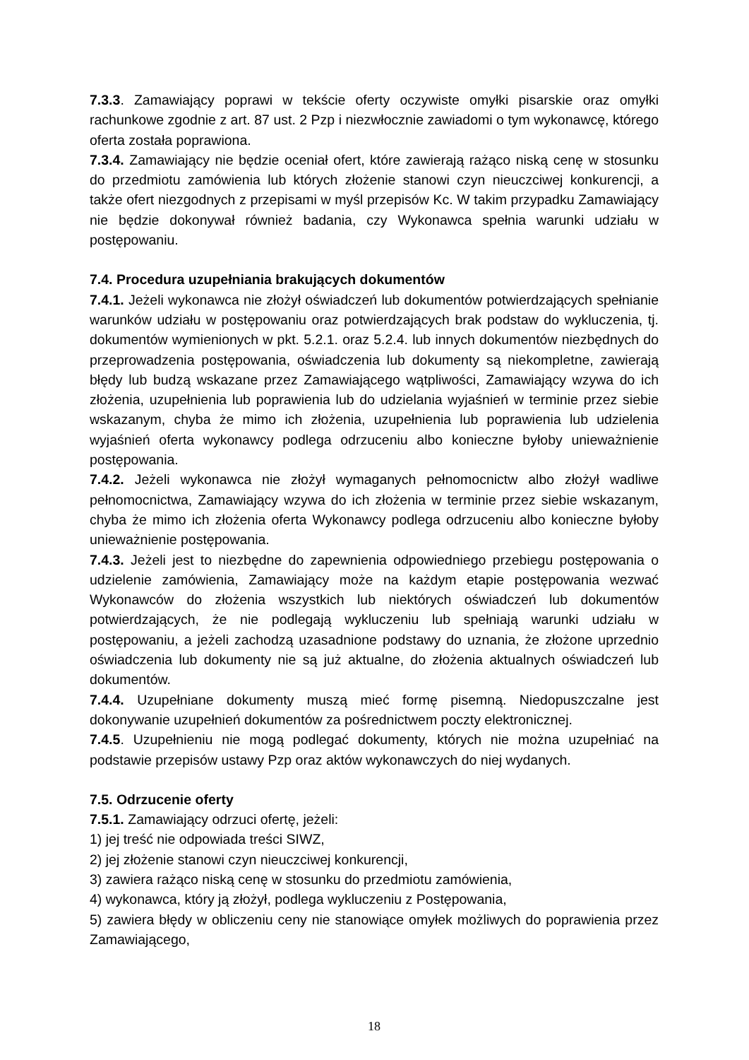7.3.3. Zamawiający poprawi w tekście oferty oczywiste omyłki pisarskie oraz omyłki rachunkowe zgodnie z art. 87 ust. 2 Pzp i niezwłocznie zawiadomi o tym wykonawcę, którego oferta została poprawiona.
7.3.4. Zamawiający nie będzie oceniał ofert, które zawierają rażąco niską cenę w stosunku do przedmiotu zamówienia lub których złożenie stanowi czyn nieuczciwej konkurencji, a także ofert niezgodnych z przepisami w myśl przepisów Kc. W takim przypadku Zamawiający nie będzie dokonywał również badania, czy Wykonawca spełnia warunki udziału w postępowaniu.
7.4. Procedura uzupełniania brakujących dokumentów
7.4.1. Jeżeli wykonawca nie złożył oświadczeń lub dokumentów potwierdzających spełnianie warunków udziału w postępowaniu oraz potwierdzających brak podstaw do wykluczenia, tj. dokumentów wymienionych w pkt. 5.2.1. oraz 5.2.4. lub innych dokumentów niezbędnych do przeprowadzenia postępowania, oświadczenia lub dokumenty są niekompletne, zawierają błędy lub budzą wskazane przez Zamawiającego wątpliwości, Zamawiający wzywa do ich złożenia, uzupełnienia lub poprawienia lub do udzielania wyjaśnień w terminie przez siebie wskazanym, chyba że mimo ich złożenia, uzupełnienia lub poprawienia lub udzielenia wyjaśnień oferta wykonawcy podlega odrzuceniu albo konieczne byłoby unieważnienie postępowania.
7.4.2. Jeżeli wykonawca nie złożył wymaganych pełnomocnictw albo złożył wadliwe pełnomocnictwa, Zamawiający wzywa do ich złożenia w terminie przez siebie wskazanym, chyba że mimo ich złożenia oferta Wykonawcy podlega odrzuceniu albo konieczne byłoby unieważnienie postępowania.
7.4.3. Jeżeli jest to niezbędne do zapewnienia odpowiedniego przebiegu postępowania o udzielenie zamówienia, Zamawiający może na każdym etapie postępowania wezwać Wykonawców do złożenia wszystkich lub niektórych oświadczeń lub dokumentów potwierdzających, że nie podlegają wykluczeniu lub spełniają warunki udziału w postępowaniu, a jeżeli zachodzą uzasadnione podstawy do uznania, że złożone uprzednio oświadczenia lub dokumenty nie są już aktualne, do złożenia aktualnych oświadczeń lub dokumentów.
7.4.4. Uzupełniane dokumenty muszą mieć formę pisemną. Niedopuszczalne jest dokonywanie uzupełnień dokumentów za pośrednictwem poczty elektronicznej.
7.4.5. Uzupełnieniu nie mogą podlegać dokumenty, których nie można uzupełniać na podstawie przepisów ustawy Pzp oraz aktów wykonawczych do niej wydanych.
7.5. Odrzucenie oferty
7.5.1. Zamawiający odrzuci ofertę, jeżeli:
1) jej treść nie odpowiada treści SIWZ,
2) jej złożenie stanowi czyn nieuczciwej konkurencji,
3) zawiera rażąco niską cenę w stosunku do przedmiotu zamówienia,
4) wykonawca, który ją złożył, podlega wykluczeniu z Postępowania,
5) zawiera błędy w obliczeniu ceny nie stanowiące omyłek możliwych do poprawienia przez Zamawiającego,
18